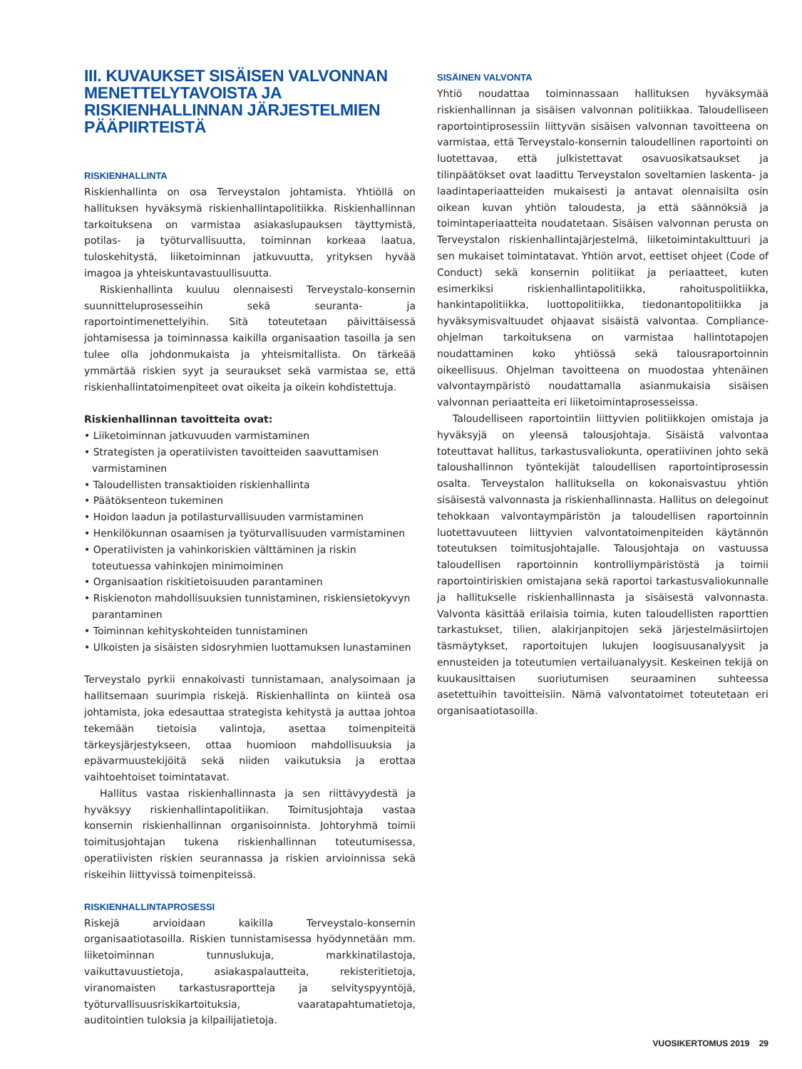III. KUVAUKSET SISÄISEN VALVONNAN MENETTELYTAVOISTA JA RISKIENHALLINNAN JÄRJESTELMIEN PÄÄPIIRTEISTÄ
RISKIENHALLINTA
Riskienhallinta on osa Terveystalon johtamista. Yhtiöllä on hallituksen hyväksymä riskienhallintapolitiikka. Riskienhallinnan tarkoituksena on varmistaa asiakaslupauksen täyttymistä, potilas- ja työturvallisuutta, toiminnan korkeaa laatua, tuloskehitystä, liiketoiminnan jatkuvuutta, yrityksen hyvää imagoa ja yhteiskuntavastuullisuutta.
Riskienhallinta kuuluu olennaisesti Terveystalo-konsernin suunnitteluprosesseihin sekä seuranta- ja raportointimenettelyihin. Sitä toteutetaan päivittäisessä johtamisessa ja toiminnassa kaikilla organisaation tasoilla ja sen tulee olla johdonmukaista ja yhteismitallista. On tärkeää ymmärtää riskien syyt ja seuraukset sekä varmistaa se, että riskienhallintatoimenpiteet ovat oikeita ja oikein kohdistettuja.
Riskienhallinnan tavoitteita ovat:
• Liiketoiminnan jatkuvuuden varmistaminen
• Strategisten ja operatiivisten tavoitteiden saavuttamisen varmistaminen
• Taloudellisten transaktioiden riskienhallinta
• Päätöksenteon tukeminen
• Hoidon laadun ja potilasturvallisuuden varmistaminen
• Henkilökunnan osaamisen ja työturvallisuuden varmistaminen
• Operatiivisten ja vahinkoriskien välttäminen ja riskin toteutuessa vahinkojen minimoiminen
• Organisaation riskitietoisuuden parantaminen
• Riskienoton mahdollisuuksien tunnistaminen, riskiensietokyvyn parantaminen
• Toiminnan kehityskohteiden tunnistaminen
• Ulkoisten ja sisäisten sidosryhmien luottamuksen lunastaminen
Terveystalo pyrkii ennakoivasti tunnistamaan, analysoimaan ja hallitsemaan suurimpia riskejä. Riskienhallinta on kiinteä osa johtamista, joka edesauttaa strategista kehitystä ja auttaa johtoa tekemään tietoisia valintoja, asettaa toimenpiteitä tärkeysjärjestykseen, ottaa huomioon mahdollisuuksia ja epävarmuustekijöitä sekä niiden vaikutuksia ja erottaa vaihtoehtoiset toimintatavat.
Hallitus vastaa riskienhallinnasta ja sen riittävyydestä ja hyväksyy riskienhallintapolitiikan. Toimitusjohtaja vastaa konsernin riskienhallinnan organisoinnista. Johtoryhmä toimii toimitusjohtajan tukena riskienhallinnan toteutumisessa, operatiivisten riskien seurannassa ja riskien arvioinnissa sekä riskeihin liittyvissä toimenpiteissä.
RISKIENHALLINTAPROSESSI
Riskejä arvioidaan kaikilla Terveystalo-konsernin organisaatiotasoilla. Riskien tunnistamisessa hyödynnetään mm. liiketoiminnan tunnuslukuja, markkinatilastoja, vaikuttavuustietoja, asiakaspalautteita, rekisteritietoja, viranomaisten tarkastusraportteja ja selvityspyyntöjä, työturvallisuusriskikartoituksia, vaaratapahtumatietoja, auditointien tuloksia ja kilpailijatietoja.
SISÄINEN VALVONTA
Yhtiö noudattaa toiminnassaan hallituksen hyväksymää riskienhallinnan ja sisäisen valvonnan politiikkaa. Taloudelliseen raportointiprosessiin liittyvän sisäisen valvonnan tavoitteena on varmistaa, että Terveystalo-konsernin taloudellinen raportointi on luotettavaa, että julkistettavat osavuosikatsaukset ja tilinpäätökset ovat laadittu Terveystalon soveltamien laskenta- ja laadintaperiaatteiden mukaisesti ja antavat olennaisilta osin oikean kuvan yhtiön taloudesta, ja että säännöksiä ja toimintaperiaatteita noudatetaan. Sisäisen valvonnan perusta on Terveystalon riskienhallintajärjestelmä, liiketoimintakulttuuri ja sen mukaiset toimintatavat. Yhtiön arvot, eettiset ohjeet (Code of Conduct) sekä konsernin politiikat ja periaatteet, kuten esimerkiksi riskienhallintapolitiikka, rahoituspolitiikka, hankintapolitiikka, luottopolitiikka, tiedonantopolitiikka ja hyväksymisvaltuudet ohjaavat sisäistä valvontaa. Compliance-ohjelman tarkoituksena on varmistaa hallintotapojen noudattaminen koko yhtiössä sekä talousraportoinnin oikeellisuus. Ohjelman tavoitteena on muodostaa yhtenäinen valvontaympäristö noudattamalla asianmukaisia sisäisen valvonnan periaatteita eri liiketoimintaprosesseissa.
Taloudelliseen raportointiin liittyvien politiikkojen omistaja ja hyväksyjä on yleensä talousjohtaja. Sisäistä valvontaa toteuttavat hallitus, tarkastusvaliokunta, operatiivinen johto sekä taloushallinnon työntekijät taloudellisen raportointiprosessin osalta. Terveystalon hallituksella on kokonaisvastuu yhtiön sisäisestä valvonnasta ja riskienhallinnasta. Hallitus on delegoinut tehokkaan valvontaympäristön ja taloudellisen raportoinnin luotettavuuteen liittyvien valvontatoimenpiteiden käytännön toteutuksen toimitusjohtajalle. Talousjohtaja on vastuussa taloudellisen raportoinnin kontrolliympäristöstä ja toimii raportointiriskien omistajana sekä raportoi tarkastusvaliokunnalle ja hallitukselle riskienhallinnasta ja sisäisestä valvonnasta. Valvonta käsittää erilaisia toimia, kuten taloudellisten raporttien tarkastukset, tilien, alakirjanpitojen sekä järjestelmäsiirtojen täsmäytykset, raportoitujen lukujen loogisuusanalyysit ja ennusteiden ja toteutumien vertailuanalyysit. Keskeinen tekijä on kuukausittaisen suoriutumisen seuraaminen suhteessa asetettuihin tavoitteisiin. Nämä valvontatoimet toteutetaan eri organisaatiotasoilla.
VUOSIKERTOMUS 2019 29